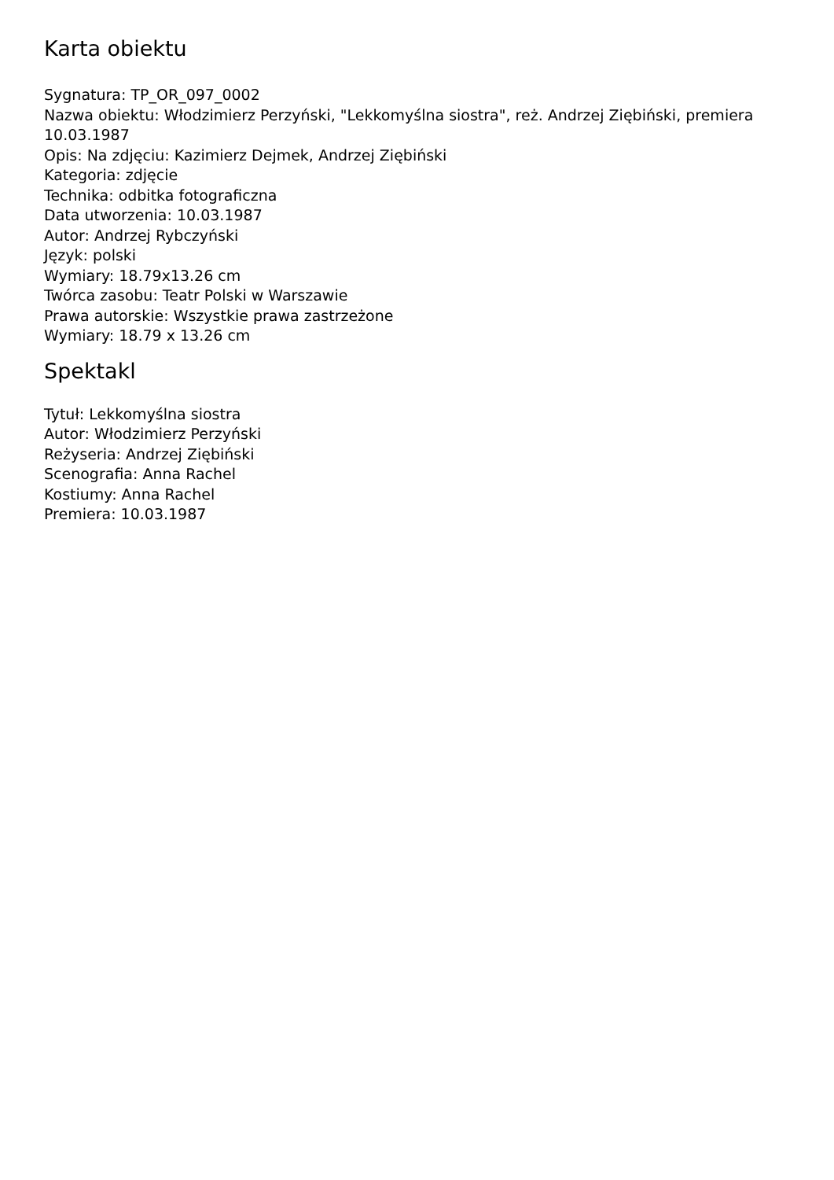Karta obiektu
Sygnatura: TP_OR_097_0002
Nazwa obiektu: Włodzimierz Perzyński, "Lekkomyślna siostra", reż. Andrzej Ziębiński, premiera 10.03.1987
Opis: Na zdjęciu: Kazimierz Dejmek, Andrzej Ziębiński
Kategoria: zdjęcie
Technika: odbitka fotograficzna
Data utworzenia: 10.03.1987
Autor: Andrzej Rybczyński
Język: polski
Wymiary: 18.79x13.26 cm
Twórca zasobu: Teatr Polski w Warszawie
Prawa autorskie: Wszystkie prawa zastrzeżone
Wymiary: 18.79 x 13.26 cm
Spektakl
Tytuł: Lekkomyślna siostra
Autor: Włodzimierz Perzyński
Reżyseria: Andrzej Ziębiński
Scenografia: Anna Rachel
Kostiumy: Anna Rachel
Premiera: 10.03.1987